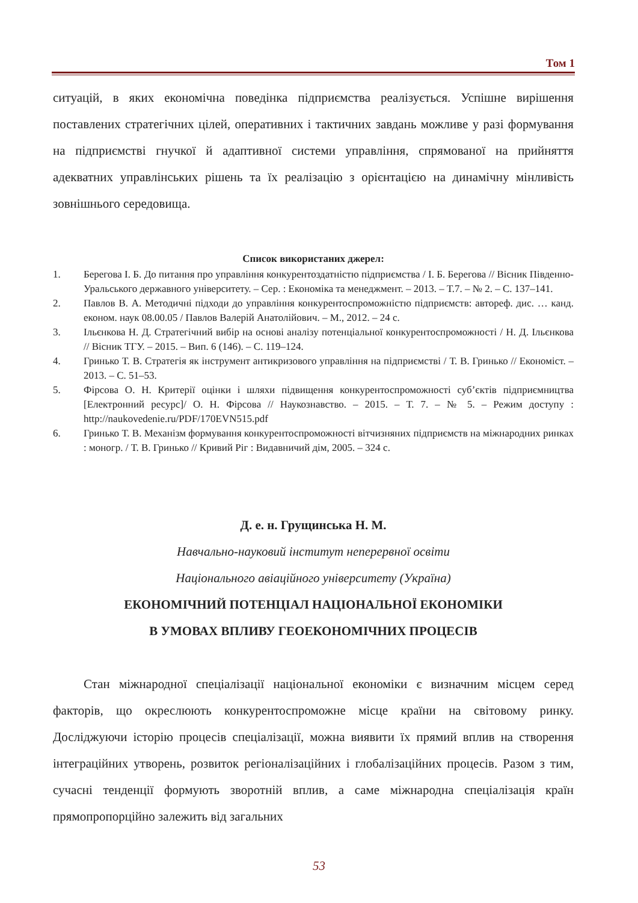Том 1
ситуацій, в яких економічна поведінка підприємства реалізується. Успішне ви­рішення поставлених стратегічних цілей, оперативних і тактичних завдань мож­ливе у разі формування на підприємстві гнучкої й адаптивної системи управління, спрямованої на прийняття адекватних управлінських рішень та їх реалізацію з орієнтацією на динамічну мінливість зовнішнього середовища.
Список використаних джерел:
1. Берегова І. Б. До питання про управління конкурентоздатністю підприємства / І. Б. Берегова // Вісник Південно-Уральського державного університету. – Сер. : Економіка та менеджмент. – 2013. – Т.7. – № 2. – С. 137–141.
2. Павлов В. А. Методичні підходи до управління конкурентоспроможністю підприємств: автореф. дис. … канд. економ. наук 08.00.05 / Павлов Валерій Анатолійович. – М., 2012. – 24 с.
3. Ільєнкова Н. Д. Стратегічний вибір на основі аналізу потенціальної конкурентоспромож­ності / Н. Д. Ільєнкова // Вісник ТГУ. – 2015. – Вип. 6 (146). – С. 119–124.
4. Гринько Т. В. Стратегія як інструмент антикризового управління на підприємстві / Т. В. Гринько // Економіст. – 2013. – С. 51–53.
5. Фірсова О. Н. Критерії оцінки і шляхи підвищення конкурентоспроможності суб’єктів підприємництва [Електронний ресурс]/ О. Н. Фірсова // Наукознавство. – 2015. – Т. 7. – № 5. – Режим доступу : http://naukovedenie.ru/PDF/170EVN515.pdf
6. Гринько Т. В. Механізм формування конкурентоспроможності вітчизняних підприємств на міжнародних ринках : моногр. / Т. В. Гринько // Кривий Ріг : Видавничий дім, 2005. – 324 с.
Д. е. н. Грущинська Н. М.
Навчально-науковий інститут неперервної освіти
Національного авіаційного університету (Україна)
ЕКОНОМІЧНИЙ ПОТЕНЦІАЛ НАЦІОНАЛЬНОЇ ЕКОНОМІКИ
В УМОВАХ ВПЛИВУ ГЕОЕКОНОМІЧНИХ ПРОЦЕСІВ
Стан міжнародної спеціалізації національної економіки є визначним місцем серед факторів, що окреслюють конкурентоспроможне місце країни на світовому ринку. Досліджуючи історію процесів спеціалізації, можна виявити їх прямий вплив на створення інтеграційних утворень, розвиток регіоналізаційних і глобалі­заційних процесів. Разом з тим, сучасні тенденції формують зворотній вплив, а саме міжнародна спеціалізація країн прямопропорційно залежить від загальних
53